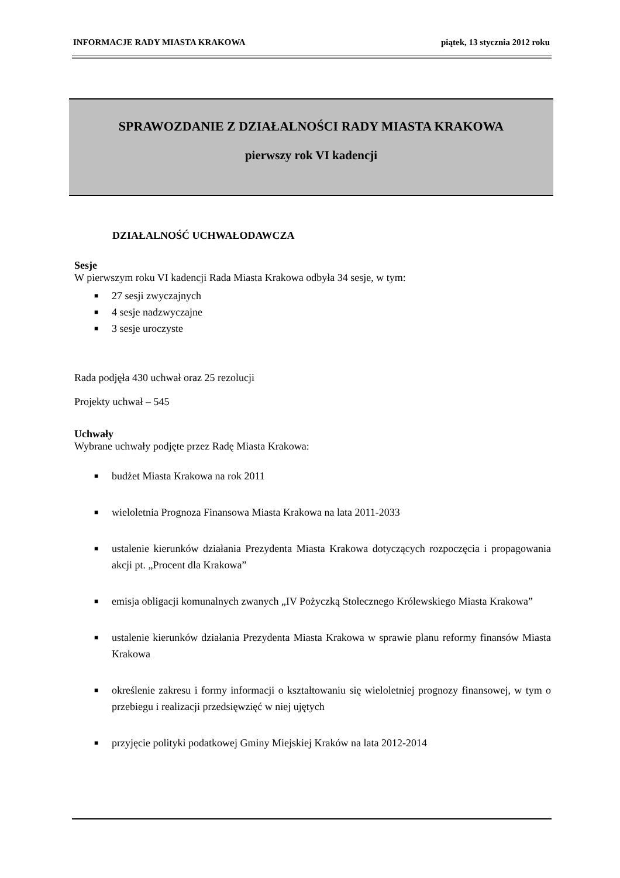INFORMACJE RADY MIASTA KRAKOWA piątek, 13 stycznia 2012 roku
SPRAWOZDANIE Z DZIAŁALNOŚCI RADY MIASTA KRAKOWA
pierwszy rok VI kadencji
DZIAŁALNOŚĆ UCHWAŁODAWCZA
Sesje
W pierwszym roku VI kadencji Rada Miasta Krakowa odbyła 34 sesje, w tym:
■ 27 sesji zwyczajnych
■ 4 sesje nadzwyczajne
■ 3 sesje uroczyste
Rada podjęła 430 uchwał oraz 25 rezolucji
Projekty uchwał – 545
Uchwały
Wybrane uchwały podjęte przez Radę Miasta Krakowa:
■ budżet Miasta Krakowa na rok 2011
■ wieloletnia Prognoza Finansowa Miasta Krakowa na lata 2011-2033
■ ustalenie kierunków działania Prezydenta Miasta Krakowa dotyczących rozpoczęcia i propagowania akcji pt. „Procent dla Krakowa”
■ emisja obligacji komunalnych zwanych „IV Pożyczką Stołecznego Królewskiego Miasta Krakowa”
■ ustalenie kierunków działania Prezydenta Miasta Krakowa w sprawie planu reformy finansów Miasta Krakowa
■ określenie zakresu i formy informacji o kształtowaniu się wieloletniej prognozy finansowej, w tym o przebiegu i realizacji przedsięwzięć w niej ujętych
■ przyjęcie polityki podatkowej Gminy Miejskiej Kraków na lata 2012-2014